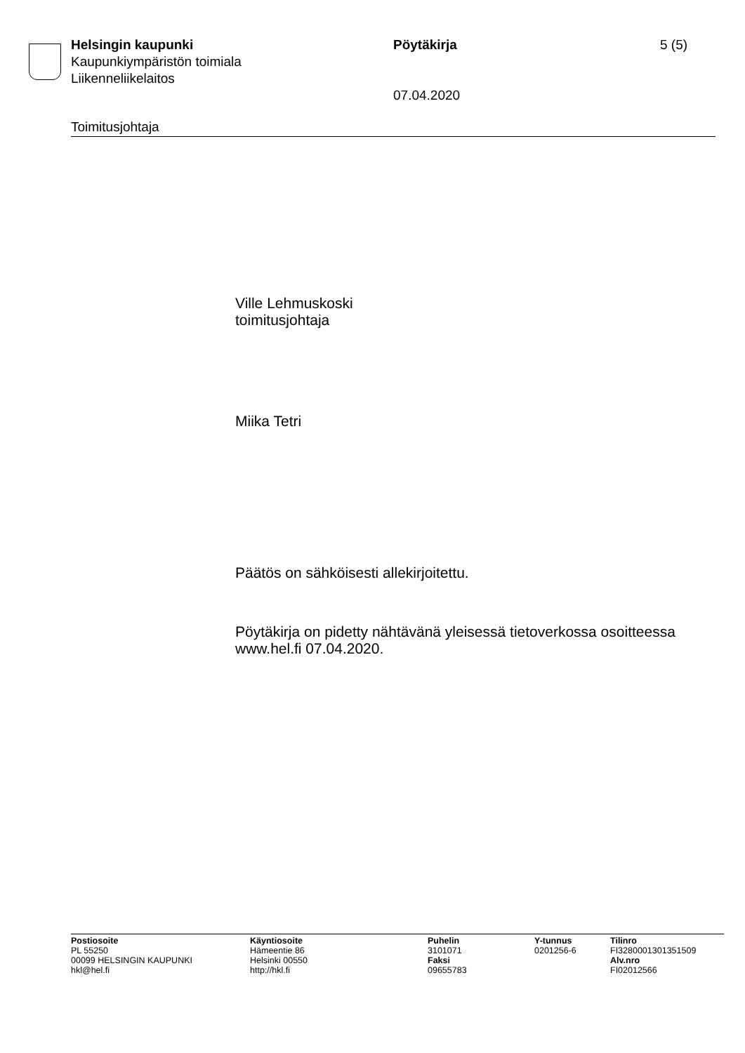Helsingin kaupunki
Kaupunkiympäristön toimiala
Liikenneliikelaitos
Pöytäkirja
07.04.2020
5 (5)
Toimitusjohtaja
Ville Lehmuskoski
toimitusjohtaja
Miika Tetri
Päätös on sähköisesti allekirjoitettu.
Pöytäkirja on pidetty nähtävänä yleisessä tietoverkossa osoitteessa www.hel.fi 07.04.2020.
Postiosoite
PL 55250
00099 HELSINGIN KAUPUNKI
hkl@hel.fi
Käyntiosoite
Hämeentie 86
Helsinki 00550
http://hkl.fi
Puhelin
3101071
Faksi
09655783
Y-tunnus
0201256-6
Tilinro
FI3280001301351509
Alv.nro
FI02012566